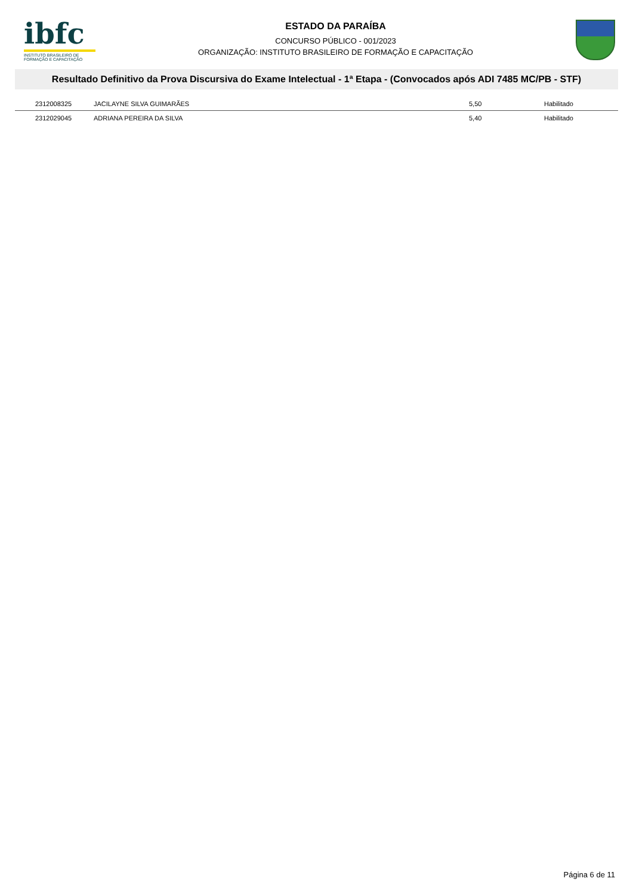ibfc
INSTITUTO BRASILEIRO DE FORMAÇÃO E CAPACITAÇÃO
ESTADO DA PARAÍBA
CONCURSO PÚBLICO - 001/2023
ORGANIZAÇÃO: INSTITUTO BRASILEIRO DE FORMAÇÃO E CAPACITAÇÃO
Resultado Definitivo da Prova Discursiva do Exame Intelectual - 1ª Etapa - (Convocados após ADI 7485 MC/PB - STF)
| 2312008325 | JACILAYNE SILVA GUIMARÃES | 5,50 | Habilitado |
| 2312029045 | ADRIANA PEREIRA DA SILVA | 5,40 | Habilitado |
Página 6 de 11